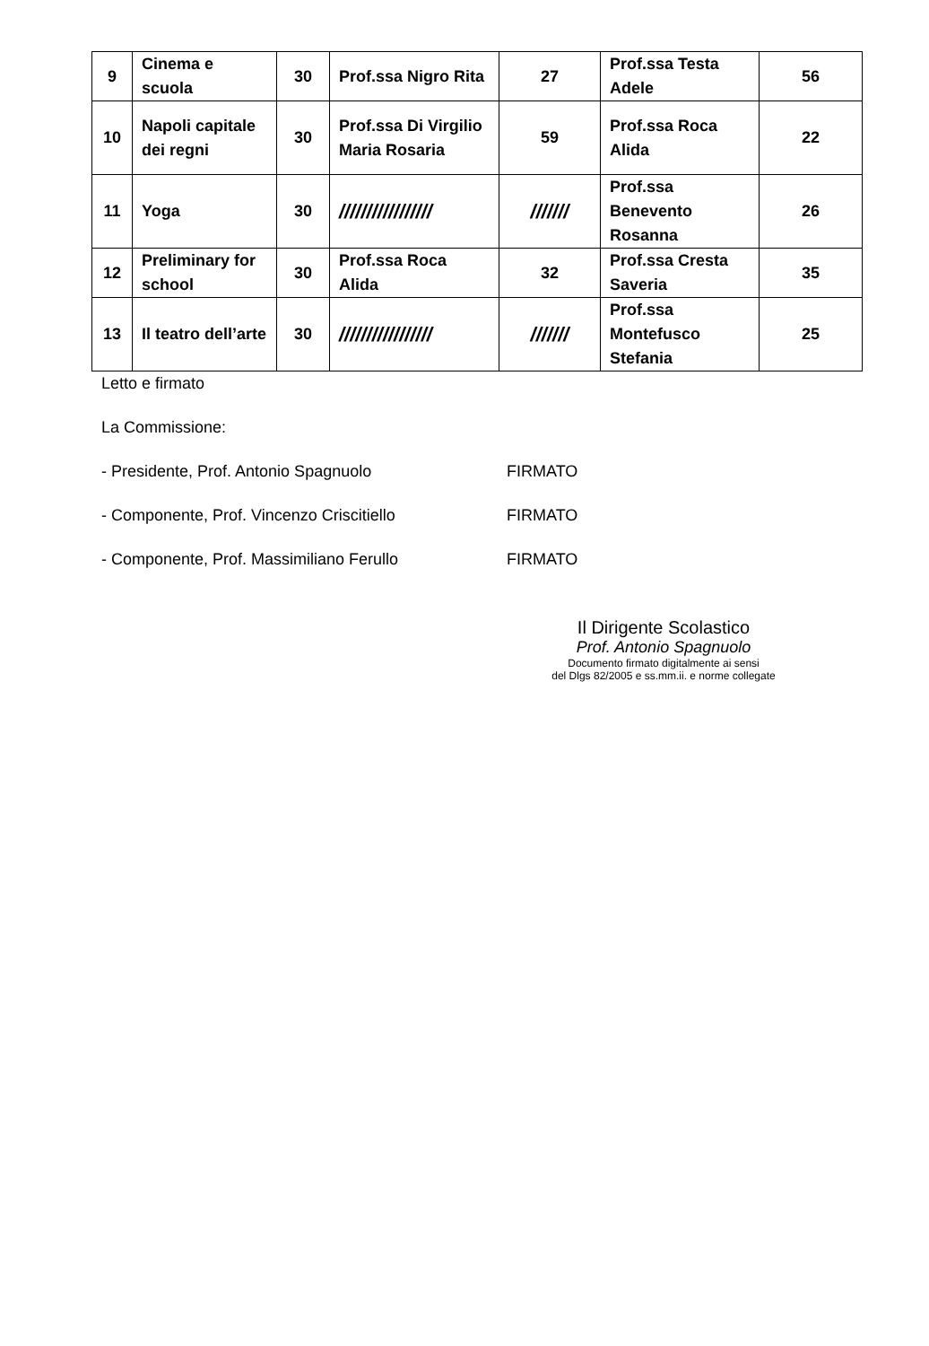| 9 | Cinema e scuola | 30 | Prof.ssa Nigro Rita | 27 | Prof.ssa Testa Adele | 56 |
| 10 | Napoli capitale dei regni | 30 | Prof.ssa Di Virgilio Maria Rosaria | 59 | Prof.ssa Roca Alida | 22 |
| 11 | Yoga | 30 | ///////////////// | /////// | Prof.ssa Benevento Rosanna | 26 |
| 12 | Preliminary for school | 30 | Prof.ssa Roca Alida | 32 | Prof.ssa Cresta Saveria | 35 |
| 13 | Il teatro dell’arte | 30 | ///////////////// | /////// | Prof.ssa Montefusco Stefania | 25 |
Letto e firmato
La Commissione:
- Presidente, Prof. Antonio Spagnuolo FIRMATO
- Componente, Prof. Vincenzo Criscitiello FIRMATO
- Componente, Prof. Massimiliano Ferullo FIRMATO
Il Dirigente Scolastico
Prof. Antonio Spagnuolo
Documento firmato digitalmente ai sensi
del Dlgs 82/2005 e ss.mm.ii. e norme collegate